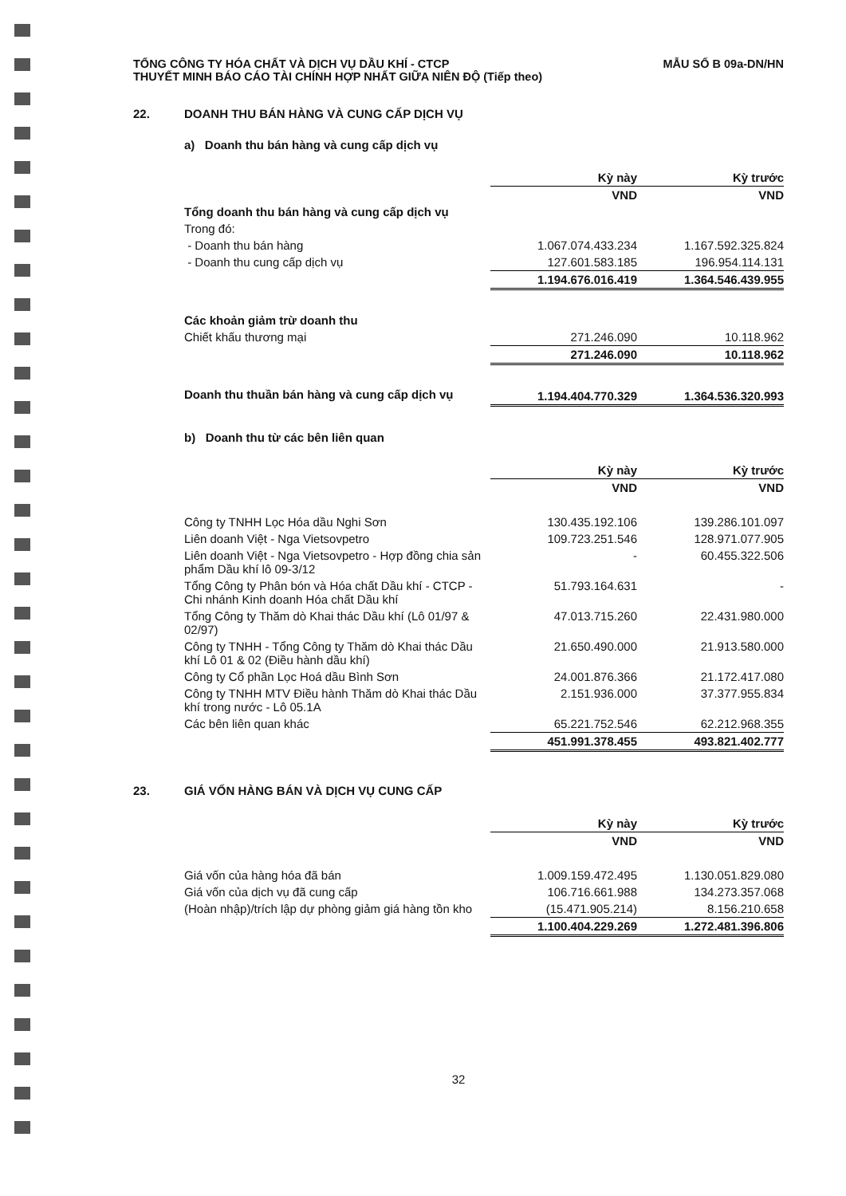TỔNG CÔNG TY HÓA CHẤT VÀ DỊCH VỤ DẦU KHÍ - CTCP
THUYẾT MINH BÁO CÁO TÀI CHÍNH HỢP NHẤT GIỮA NIÊN ĐỘ (Tiếp theo)
MẪU SỐ B 09a-DN/HN
22. DOANH THU BÁN HÀNG VÀ CUNG CẤP DỊCH VỤ
a) Doanh thu bán hàng và cung cấp dịch vụ
| | Kỳ này | Kỳ trước |
| | VND | VND |
| Tổng doanh thu bán hàng và cung cấp dịch vụ | | |
| Trong đó: | | |
| - Doanh thu bán hàng | 1.067.074.433.234 | 1.167.592.325.824 |
| - Doanh thu cung cấp dịch vụ | 127.601.583.185 | 196.954.114.131 |
| | 1.194.676.016.419 | 1.364.546.439.955 |
| Các khoản giảm trừ doanh thu | | |
| Chiết khấu thương mại | 271.246.090 | 10.118.962 |
| | 271.246.090 | 10.118.962 |
| Doanh thu thuần bán hàng và cung cấp dịch vụ | 1.194.404.770.329 | 1.364.536.320.993 |
b) Doanh thu từ các bên liên quan
| | Kỳ này | Kỳ trước |
| | VND | VND |
| Công ty TNHH Lọc Hóa dầu Nghi Sơn | 130.435.192.106 | 139.286.101.097 |
| Liên doanh Việt - Nga Vietsovpetro | 109.723.251.546 | 128.971.077.905 |
| Liên doanh Việt - Nga Vietsovpetro - Hợp đồng chia sản phẩm Dầu khí lô 09-3/12 | - | 60.455.322.506 |
| Tổng Công ty Phân bón và Hóa chất Dầu khí - CTCP - Chi nhánh Kinh doanh Hóa chất Dầu khí | 51.793.164.631 | - |
| Tổng Công ty Thăm dò Khai thác Dầu khí (Lô 01/97 & 02/97) | 47.013.715.260 | 22.431.980.000 |
| Công ty TNHH - Tổng Công ty Thăm dò Khai thác Dầu khí Lô 01 & 02 (Điều hành dầu khí) | 21.650.490.000 | 21.913.580.000 |
| Công ty Cổ phần Lọc Hoá dầu Bình Sơn | 24.001.876.366 | 21.172.417.080 |
| Công ty TNHH MTV Điều hành Thăm dò Khai thác Dầu khí trong nước - Lô 05.1A | 2.151.936.000 | 37.377.955.834 |
| Các bên liên quan khác | 65.221.752.546 | 62.212.968.355 |
| | 451.991.378.455 | 493.821.402.777 |
23. GIÁ VỐN HÀNG BÁN VÀ DỊCH VỤ CUNG CẤP
| | Kỳ này | Kỳ trước |
| | VND | VND |
| Giá vốn của hàng hóa đã bán | 1.009.159.472.495 | 1.130.051.829.080 |
| Giá vốn của dịch vụ đã cung cấp | 106.716.661.988 | 134.273.357.068 |
| (Hoàn nhập)/trích lập dự phòng giảm giá hàng tồn kho | (15.471.905.214) | 8.156.210.658 |
| | 1.100.404.229.269 | 1.272.481.396.806 |
32